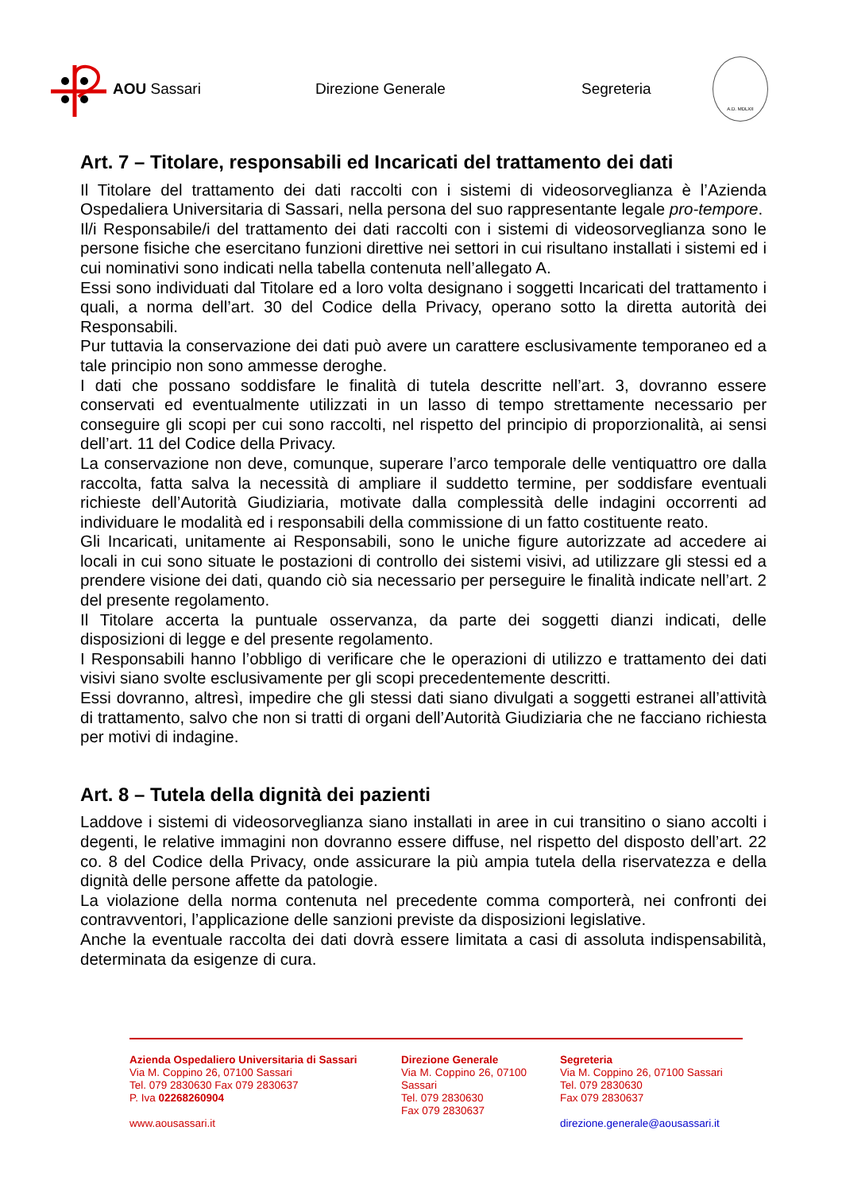AOU Sassari Direzione Generale Segreteria
A.D. MDLXII
Art. 7 – Titolare, responsabili ed Incaricati del trattamento dei dati
Il Titolare del trattamento dei dati raccolti con i sistemi di videosorveglianza è l’Azienda Ospedaliera Universitaria di Sassari, nella persona del suo rappresentante legale pro-tempore.
Il/i Responsabile/i del trattamento dei dati raccolti con i sistemi di videosorveglianza sono le persone fisiche che esercitano funzioni direttive nei settori in cui risultano installati i sistemi ed i cui nominativi sono indicati nella tabella contenuta nell’allegato A.
Essi sono individuati dal Titolare ed a loro volta designano i soggetti Incaricati del trattamento i quali, a norma dell’art. 30 del Codice della Privacy, operano sotto la diretta autorità dei Responsabili.
Pur tuttavia la conservazione dei dati può avere un carattere esclusivamente temporaneo ed a tale principio non sono ammesse deroghe.
I dati che possano soddisfare le finalità di tutela descritte nell’art. 3, dovranno essere conservati ed eventualmente utilizzati in un lasso di tempo strettamente necessario per conseguire gli scopi per cui sono raccolti, nel rispetto del principio di proporzionalità, ai sensi dell’art. 11 del Codice della Privacy.
La conservazione non deve, comunque, superare l’arco temporale delle ventiquattro ore dalla raccolta, fatta salva la necessità di ampliare il suddetto termine, per soddisfare eventuali richieste dell’Autorità Giudiziaria, motivate dalla complessità delle indagini occorrenti ad individuare le modalità ed i responsabili della commissione di un fatto costituente reato.
Gli Incaricati, unitamente ai Responsabili, sono le uniche figure autorizzate ad accedere ai locali in cui sono situate le postazioni di controllo dei sistemi visivi, ad utilizzare gli stessi ed a prendere visione dei dati, quando ciò sia necessario per perseguire le finalità indicate nell’art. 2 del presente regolamento.
Il Titolare accerta la puntuale osservanza, da parte dei soggetti dianzi indicati, delle disposizioni di legge e del presente regolamento.
I Responsabili hanno l’obbligo di verificare che le operazioni di utilizzo e trattamento dei dati visivi siano svolte esclusivamente per gli scopi precedentemente descritti.
Essi dovranno, altresì, impedire che gli stessi dati siano divulgati a soggetti estranei all’attività di trattamento, salvo che non si tratti di organi dell’Autorità Giudiziaria che ne facciano richiesta per motivi di indagine.
Art. 8 – Tutela della dignità dei pazienti
Laddove i sistemi di videosorveglianza siano installati in aree in cui transitino o siano accolti i degenti, le relative immagini non dovranno essere diffuse, nel rispetto del disposto dell’art. 22 co. 8 del Codice della Privacy, onde assicurare la più ampia tutela della riservatezza e della dignità delle persone affette da patologie.
La violazione della norma contenuta nel precedente comma comporterà, nei confronti dei contravventori, l’applicazione delle sanzioni previste da disposizioni legislative.
Anche la eventuale raccolta dei dati dovrà essere limitata a casi di assoluta indispensabilità, determinata da esigenze di cura.
Azienda Ospedaliero Universitaria di Sassari
Via M. Coppino 26, 07100 Sassari
Tel. 079 2830630 Fax 079 2830637
P. Iva 02268260904
www.aousassari.it
Direzione Generale
Via M. Coppino 26, 07100 Sassari
Tel. 079 2830630
Fax 079 2830637
Segreteria
Via M. Coppino 26, 07100 Sassari
Tel. 079 2830630
Fax 079 2830637
direzione.generale@aousassari.it